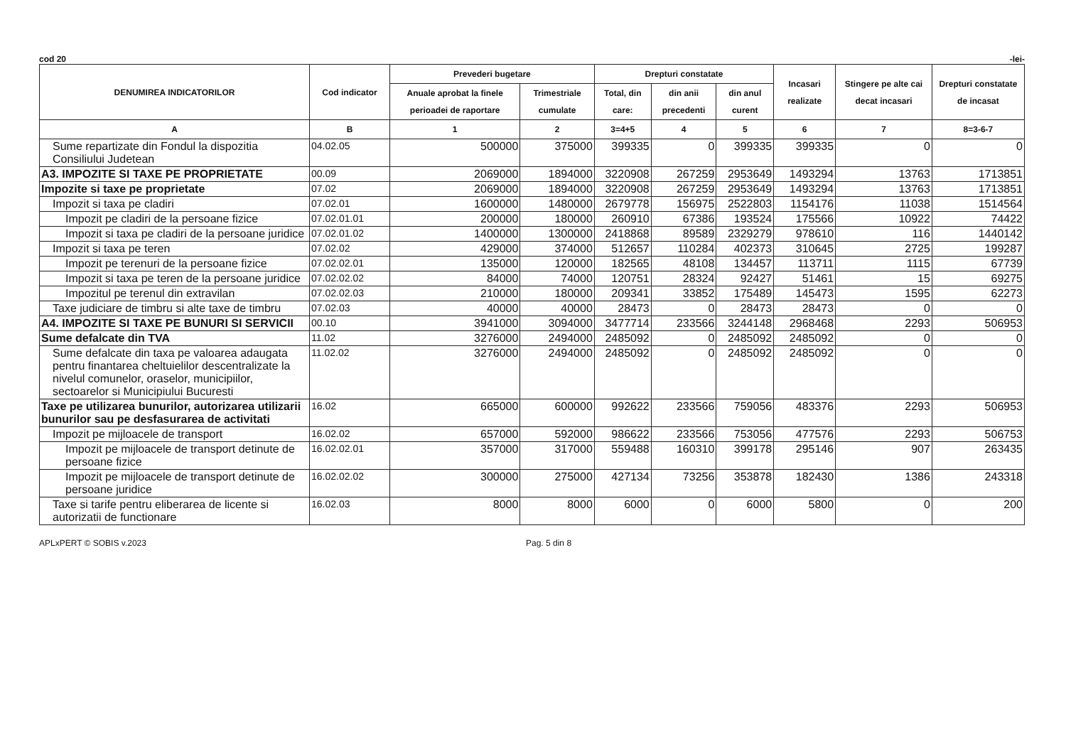cod 20 -lei-
| DENUMIREA INDICATORILOR | Cod indicator | Prevederi bugetare | | Drepturi constatate | | | Incasari realizate | Stingere pe alte cai decat incasari | Drepturi constatate de incasat |
| --- | --- | --- | --- | --- | --- | --- | --- | --- | --- |
| | | Anuale aprobat la finele perioadei de raportare | Trimestriale cumulate | Total, din care: | din anii precedenti | din anul curent | | | |
| A | B | 1 | 2 | 3=4+5 | 4 | 5 | 6 | 7 | 8=3-6-7 |
| Sume repartizate din Fondul la dispozitia Consiliului Judetean | 04.02.05 | 500000 | 375000 | 399335 | 0 | 399335 | 399335 | 0 | 0 |
| A3. IMPOZITE SI TAXE PE PROPRIETATE | 00.09 | 2069000 | 1894000 | 3220908 | 267259 | 2953649 | 1493294 | 13763 | 1713851 |
| Impozite si taxe pe proprietate | 07.02 | 2069000 | 1894000 | 3220908 | 267259 | 2953649 | 1493294 | 13763 | 1713851 |
| Impozit si taxa pe cladiri | 07.02.01 | 1600000 | 1480000 | 2679778 | 156975 | 2522803 | 1154176 | 11038 | 1514564 |
| Impozit pe cladiri de la persoane fizice | 07.02.01.01 | 200000 | 180000 | 260910 | 67386 | 193524 | 175566 | 10922 | 74422 |
| Impozit si taxa pe cladiri de la persoane juridice | 07.02.01.02 | 1400000 | 1300000 | 2418868 | 89589 | 2329279 | 978610 | 116 | 1440142 |
| Impozit si taxa pe teren | 07.02.02 | 429000 | 374000 | 512657 | 110284 | 402373 | 310645 | 2725 | 199287 |
| Impozit pe terenuri de la persoane fizice | 07.02.02.01 | 135000 | 120000 | 182565 | 48108 | 134457 | 113711 | 1115 | 67739 |
| Impozit si taxa pe teren de la persoane juridice | 07.02.02.02 | 84000 | 74000 | 120751 | 28324 | 92427 | 51461 | 15 | 69275 |
| Impozitul pe terenul din extravilan | 07.02.02.03 | 210000 | 180000 | 209341 | 33852 | 175489 | 145473 | 1595 | 62273 |
| Taxe judiciare de timbru si alte taxe de timbru | 07.02.03 | 40000 | 40000 | 28473 | 0 | 28473 | 28473 | 0 | 0 |
| A4. IMPOZITE SI TAXE PE BUNURI SI SERVICII | 00.10 | 3941000 | 3094000 | 3477714 | 233566 | 3244148 | 2968468 | 2293 | 506953 |
| Sume defalcate din TVA | 11.02 | 3276000 | 2494000 | 2485092 | 0 | 2485092 | 2485092 | 0 | 0 |
| Sume defalcate din taxa pe valoarea adaugata pentru finantarea cheltuielilor descentralizate la nivelul comunelor, oraselor, municipiilor, sectoarelor si Municipiului Bucuresti | 11.02.02 | 3276000 | 2494000 | 2485092 | 0 | 2485092 | 2485092 | 0 | 0 |
| Taxe pe utilizarea bunurilor, autorizarea utilizarii bunurilor sau pe desfasurarea de activitati | 16.02 | 665000 | 600000 | 992622 | 233566 | 759056 | 483376 | 2293 | 506953 |
| Impozit pe mijloacele de transport | 16.02.02 | 657000 | 592000 | 986622 | 233566 | 753056 | 477576 | 2293 | 506753 |
| Impozit pe mijloacele de transport detinute de persoane fizice | 16.02.02.01 | 357000 | 317000 | 559488 | 160310 | 399178 | 295146 | 907 | 263435 |
| Impozit pe mijloacele de transport detinute de persoane juridice | 16.02.02.02 | 300000 | 275000 | 427134 | 73256 | 353878 | 182430 | 1386 | 243318 |
| Taxe si tarife pentru eliberarea de licente si autorizatii de functionare | 16.02.03 | 8000 | 8000 | 6000 | 0 | 6000 | 5800 | 0 | 200 |
APLxPERT © SOBIS v.2023 Pag. 5 din 8